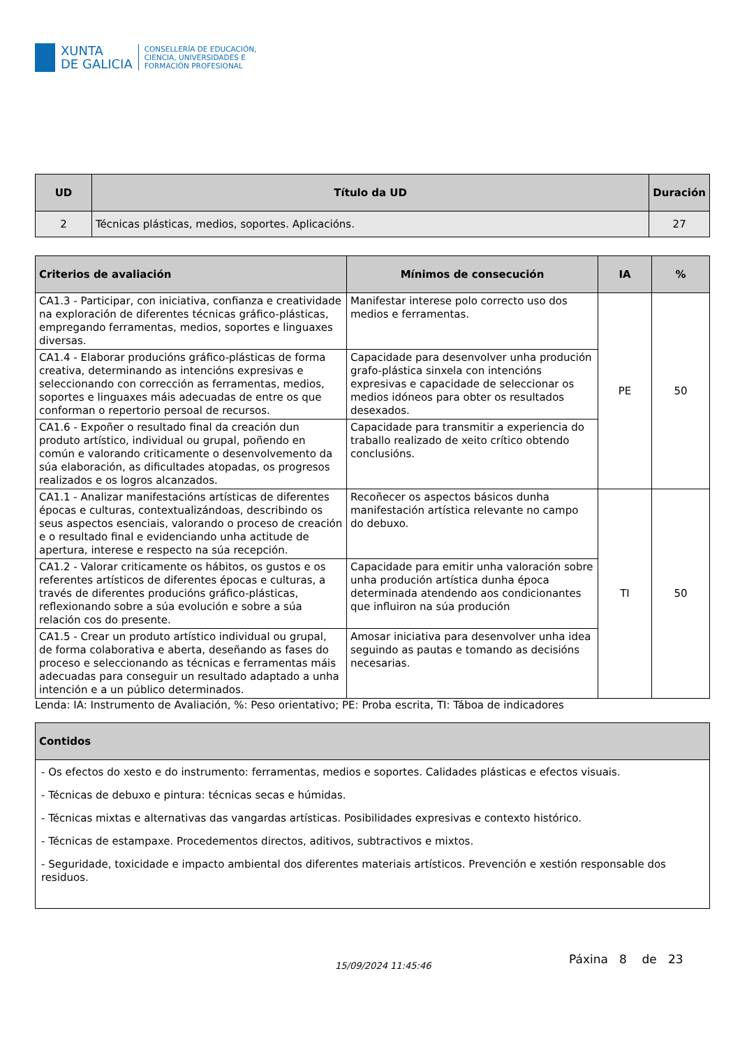XUNTA
DE GALICIA
CONSELLERÍA DE EDUCACIÓN,
CIENCIA, UNIVERSIDADES E
FORMACIÓN PROFESIONAL
| UD | Título da UD | Duración |
| --- | --- | --- |
| 2 | Técnicas plásticas, medios, soportes. Aplicacións. | 27 |
| Criterios de avaliación | Mínimos de consecución | IA | % |
| --- | --- | --- | --- |
| CA1.3 - Participar, con iniciativa, confianza e creatividade na exploración de diferentes técnicas gráfico-plásticas, empregando ferramentas, medios, soportes e linguaxes diversas. | Manifestar interese polo correcto uso dos medios e ferramentas. | PE | 50 |
| CA1.4 - Elaborar producións gráfico-plásticas de forma creativa, determinando as intencións expresivas e seleccionando con corrección as ferramentas, medios, soportes e linguaxes máis adecuadas de entre os que conforman o repertorio persoal de recursos. | Capacidade para desenvolver unha produción grafo-plástica sinxela con intencións expresivas e capacidade de seleccionar os medios idóneos para obter os resultados desexados. | | |
| CA1.6 - Expoñer o resultado final da creación dun produto artístico, individual ou grupal, poñendo en común e valorando criticamente o desenvolvemento da súa elaboración, as dificultades atopadas, os progresos realizados e os logros alcanzados. | Capacidade para transmitir a experiencia do traballo realizado de xeito crítico obtendo conclusións. | | |
| CA1.1 - Analizar manifestacións artísticas de diferentes épocas e culturas, contextualizándoas, describindo os seus aspectos esenciais, valorando o proceso de creación e o resultado final e evidenciando unha actitude de apertura, interese e respecto na súa recepción. | Recoñecer os aspectos básicos dunha manifestación artística relevante no campo do debuxo. | TI | 50 |
| CA1.2 - Valorar criticamente os hábitos, os gustos e os referentes artísticos de diferentes épocas e culturas, a través de diferentes producións gráfico-plásticas, reflexionando sobre a súa evolución e sobre a súa relación cos do presente. | Capacidade para emitir unha valoración sobre unha produción artística dunha época determinada atendendo aos condicionantes que influiron na súa produción | | |
| CA1.5 - Crear un produto artístico individual ou grupal, de forma colaborativa e aberta, deseñando as fases do proceso e seleccionando as técnicas e ferramentas máis adecuadas para conseguir un resultado adaptado a unha intención e a un público determinados. | Amosar iniciativa para desenvolver unha idea seguindo as pautas e tomando as decisións necesarias. | | |
Lenda: IA: Instrumento de Avaliación, %: Peso orientativo; PE: Proba escrita, TI: Táboa de indicadores
| Contidos |
| --- |
| - Os efectos do xesto e do instrumento: ferramentas, medios e soportes. Calidades plásticas e efectos visuais. - Técnicas de debuxo e pintura: técnicas secas e húmidas. - Técnicas mixtas e alternativas das vangardas artísticas. Posibilidades expresivas e contexto histórico. - Técnicas de estampaxe. Procedementos directos, aditivos, subtractivos e mixtos. - Seguridade, toxicidade e impacto ambiental dos diferentes materiais artísticos. Prevención e xestión responsable dos residuos. |
15/09/2024 11:45:46
Páxina 8 de 23